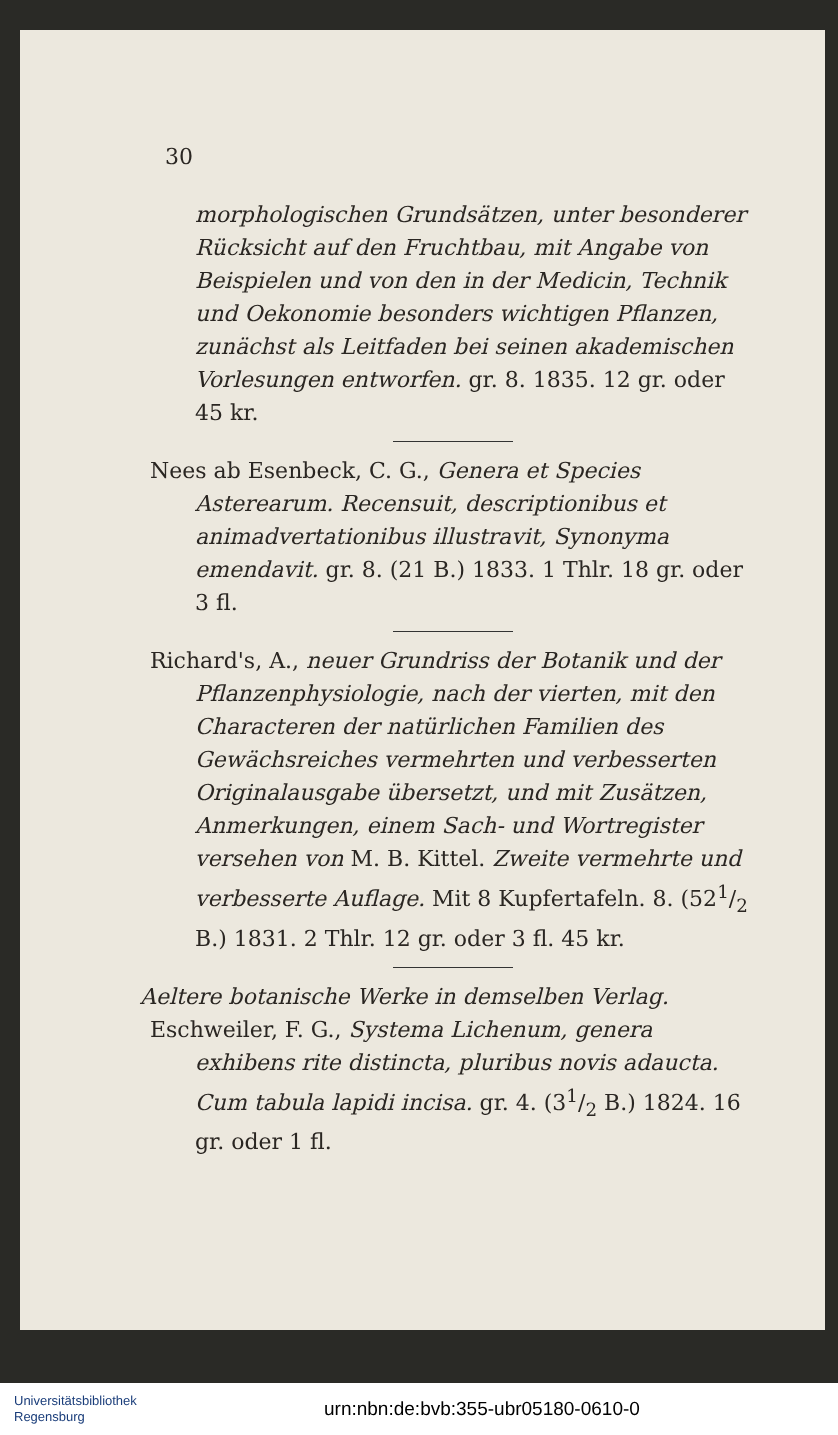30
morphologischen Grundsätzen, unter besonderer Rücksicht auf den Fruchtbau, mit Angabe von Beispielen und von den in der Medicin, Technik und Oekonomie besonders wichtigen Pflanzen, zunächst als Leitfaden bei seinen akademischen Vorlesungen entworfen. gr. 8. 1835. 12 gr. oder 45 kr.
Nees ab Esenbeck, C. G., Genera et Species Asterearum. Recensuit, descriptionibus et animadvertationibus illustravit, Synonyma emendavit. gr. 8. (21 B.) 1833. 1 Thlr. 18 gr. oder 3 fl.
Richard's, A., neuer Grundriss der Botanik und der Pflanzenphysiologie, nach der vierten, mit den Characteren der natürlichen Familien des Gewächsreiches vermehrten und verbesserten Originalausgabe übersetzt, und mit Zusätzen, Anmerkungen, einem Sach- und Wortregister versehen von M. B. Kittel. Zweite vermehrte und verbesserte Auflage. Mit 8 Kupfertafeln. 8. (521/2 B.) 1831. 2 Thlr. 12 gr. oder 3 fl. 45 kr.
Aeltere botanische Werke in demselben Verlag.
Eschweiler, F. G., Systema Lichenum, genera exhibens rite distincta, pluribus novis adaucta. Cum tabula lapidi incisa. gr. 4. (31/2 B.) 1824. 16 gr. oder 1 fl.
Universitätsbibliothek
Regensburg
urn:nbn:de:bvb:355-ubr05180-0610-0